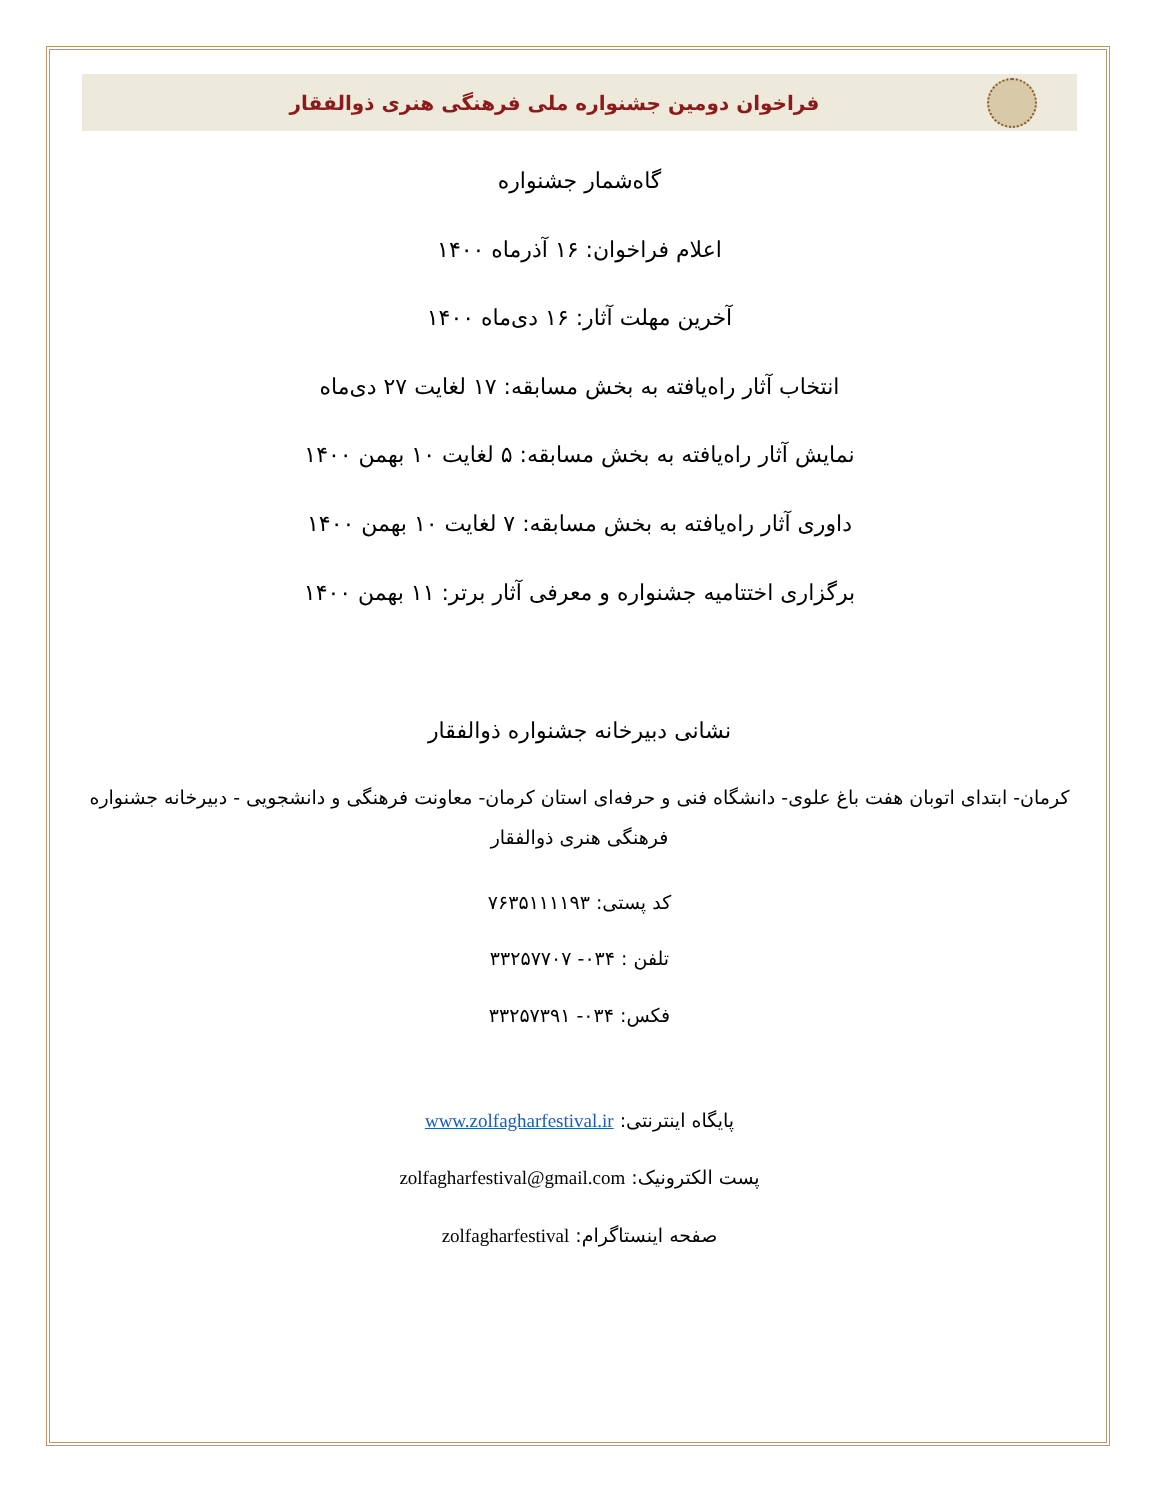فراخوان دومین جشنواره ملی فرهنگی هنری ذوالفقار
گاه‌شمار جشنواره
اعلام فراخوان: ۱۶ آذرماه ۱۴۰۰
آخرین مهلت آثار: ۱۶ دی‌ماه ۱۴۰۰
انتخاب آثار راه‌یافته به بخش مسابقه: ۱۷ لغایت ۲۷ دی‌ماه
نمایش آثار راه‌یافته به بخش مسابقه: ۵ لغایت ۱۰ بهمن ۱۴۰۰
داوری آثار راه‌یافته به بخش مسابقه: ۷ لغایت ۱۰ بهمن ۱۴۰۰
برگزاری اختتامیه جشنواره و معرفی آثار برتر: ۱۱ بهمن ۱۴۰۰
نشانی دبیرخانه جشنواره ذوالفقار
کرمان- ابتدای اتوبان هفت باغ علوی- دانشگاه فنی و حرفه‌ای استان کرمان- معاونت فرهنگی و دانشجویی - دبیرخانه جشنواره فرهنگی هنری ذوالفقار
کد پستی: ۷۶۳۵۱۱۱۱۹۳
تلفن : ۰۳۴- ۳۳۲۵۷۷۰۷
فکس: ۰۳۴- ۳۳۲۵۷۳۹۱
پایگاه اینترنتی: www.zolfagharfestival.ir
پست الکترونیک: zolfagharfestival@gmail.com
صفحه اینستاگرام: zolfagharfestival